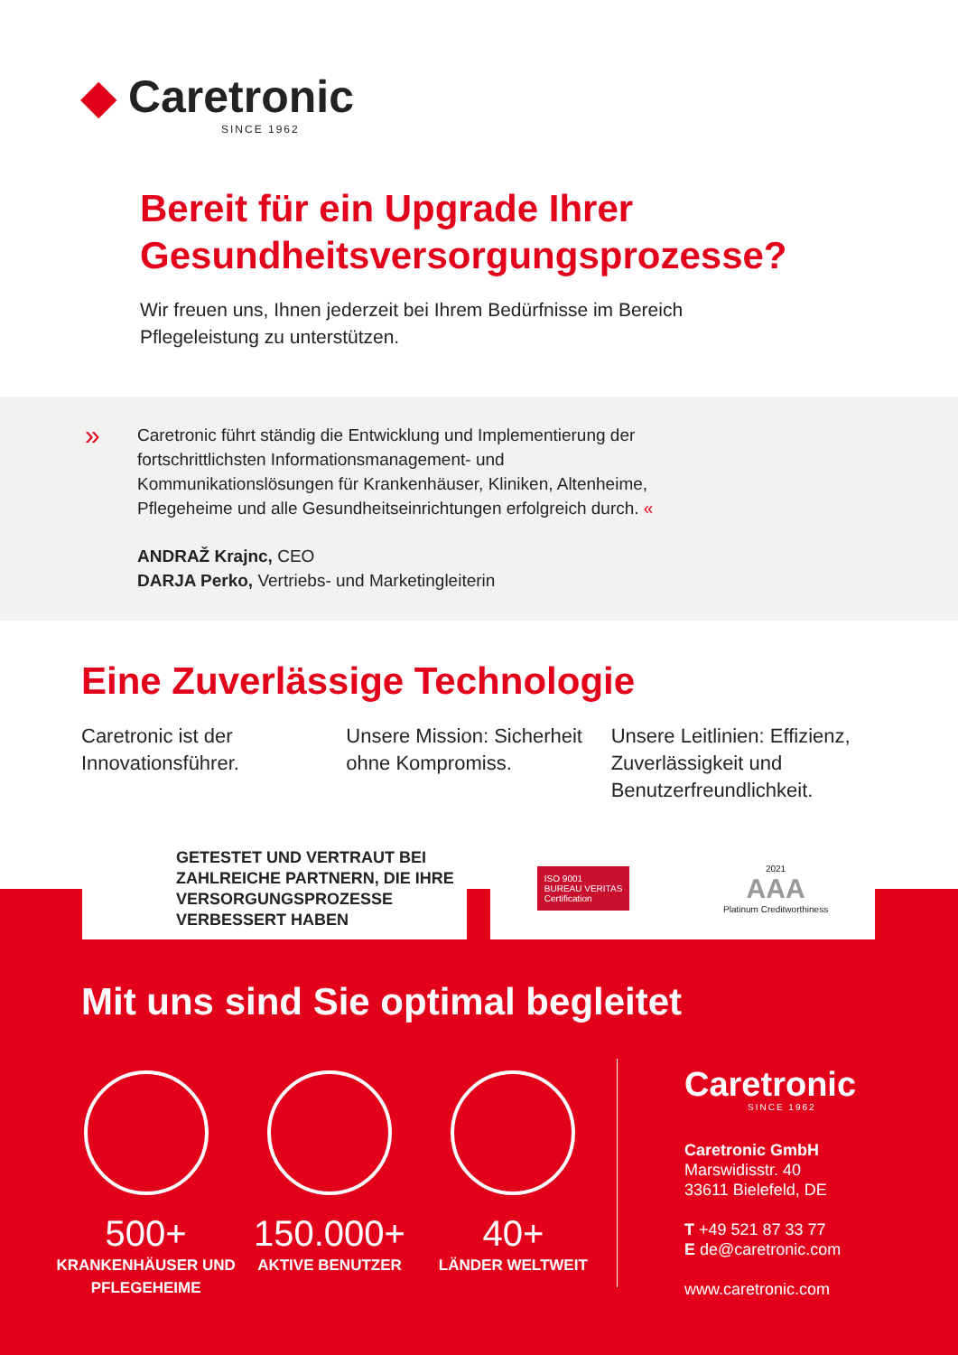◆ Caretronic
SINCE 1962
Bereit für ein Upgrade Ihrer
Gesundheitsversorgungsprozesse?
Wir freuen uns, Ihnen jederzeit bei Ihrem Bedürfnisse im Bereich Pflegeleistung zu unterstützen.
» Caretronic führt ständig die Entwicklung und Implementierung der fortschrittlichsten Informationsmanagement- und Kommunikationslösungen für Krankenhäuser, Kliniken, Altenheime, Pflegeheime und alle Gesundheitseinrichtungen erfolgreich durch. «
ANDRAŽ Krajnc, CEO
DARJA Perko, Vertriebs- und Marketingleiterin
Eine Zuverlässige Technologie
Caretronic ist der Innovationsführer.
Unsere Mission: Sicherheit ohne Kompromiss.
Unsere Leitlinien: Effizienz, Zuverlässigkeit und Benutzerfreundlichkeit.
GETESTET UND VERTRAUT BEI ZAHLREICHE PARTNERN, DIE IHRE VERSORGUNGSPROZESSE VERBESSERT HABEN
ISO 9001
BUREAU VERITAS
Certification
2021
AAA
Platinum Creditworthiness
Mit uns sind Sie optimal begleitet
500+
KRANKENHÄUSER UND PFLEGEHEIME
150.000+
AKTIVE BENUTZER
40+
LÄNDER WELTWEIT
Caretronic
SINCE 1962
Caretronic GmbH
Marswidisstr. 40
33611 Bielefeld, DE
T +49 521 87 33 77
E de@caretronic.com
www.caretronic.com